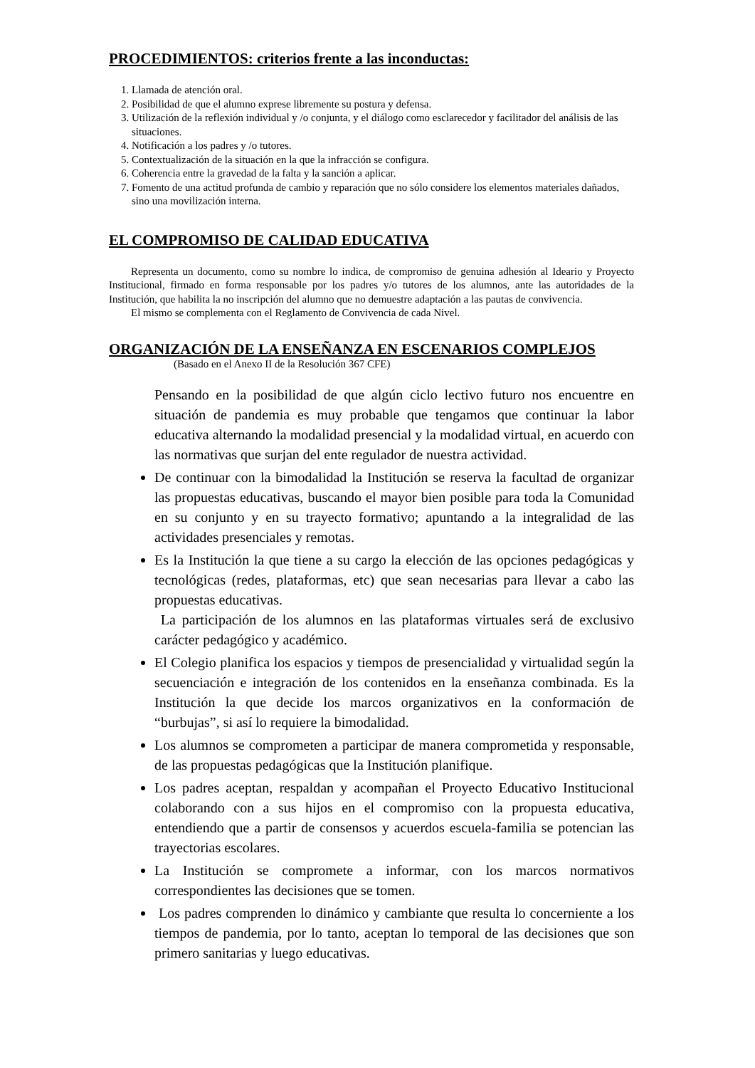PROCEDIMIENTOS: criterios frente a las inconductas:
1. Llamada de atención oral.
2. Posibilidad de que el alumno exprese libremente su postura y defensa.
3. Utilización de la reflexión individual y /o conjunta, y el diálogo como esclarecedor y facilitador del análisis de las situaciones.
4. Notificación a los padres y /o tutores.
5. Contextualización de la situación en la que la infracción se configura.
6. Coherencia entre la gravedad de la falta y la sanción a aplicar.
7. Fomento de una actitud profunda de cambio y reparación que no sólo considere los elementos materiales dañados, sino una movilización interna.
EL COMPROMISO DE CALIDAD EDUCATIVA
Representa un documento, como su nombre lo indica, de compromiso de genuina adhesión al Ideario y Proyecto Institucional, firmado en forma responsable por los padres y/o tutores de los alumnos, ante las autoridades de la Institución, que habilita la no inscripción del alumno que no demuestre adaptación a las pautas de convivencia.
El mismo se complementa con el Reglamento de Convivencia de cada Nivel.
ORGANIZACIÓN DE LA ENSEÑANZA EN ESCENARIOS COMPLEJOS
(Basado en el Anexo II de la Resolución 367 CFE)
Pensando en la posibilidad de que algún ciclo lectivo futuro nos encuentre en situación de pandemia es muy probable que tengamos que continuar la labor educativa alternando la modalidad presencial y la modalidad virtual, en acuerdo con las normativas que surjan del ente regulador de nuestra actividad.
De continuar con la bimodalidad la Institución se reserva la facultad de organizar las propuestas educativas, buscando el mayor bien posible para toda la Comunidad en su conjunto y en su trayecto formativo; apuntando a la integralidad de las actividades presenciales y remotas.
Es la Institución la que tiene a su cargo la elección de las opciones pedagógicas y tecnológicas (redes, plataformas, etc) que sean necesarias para llevar a cabo las propuestas educativas.
La participación de los alumnos en las plataformas virtuales será de exclusivo carácter pedagógico y académico.
El Colegio planifica los espacios y tiempos de presencialidad y virtualidad según la secuenciación e integración de los contenidos en la enseñanza combinada. Es la Institución la que decide los marcos organizativos en la conformación de “burbujas”, si así lo requiere la bimodalidad.
Los alumnos se comprometen a participar de manera comprometida y responsable, de las propuestas pedagógicas que la Institución planifique.
Los padres aceptan, respaldan y acompañan el Proyecto Educativo Institucional colaborando con a sus hijos en el compromiso con la propuesta educativa, entendiendo que a partir de consensos y acuerdos escuela-familia se potencian las trayectorias escolares.
La Institución se compromete a informar, con los marcos normativos correspondientes las decisiones que se tomen.
Los padres comprenden lo dinámico y cambiante que resulta lo concerniente a los tiempos de pandemia, por lo tanto, aceptan lo temporal de las decisiones que son primero sanitarias y luego educativas.